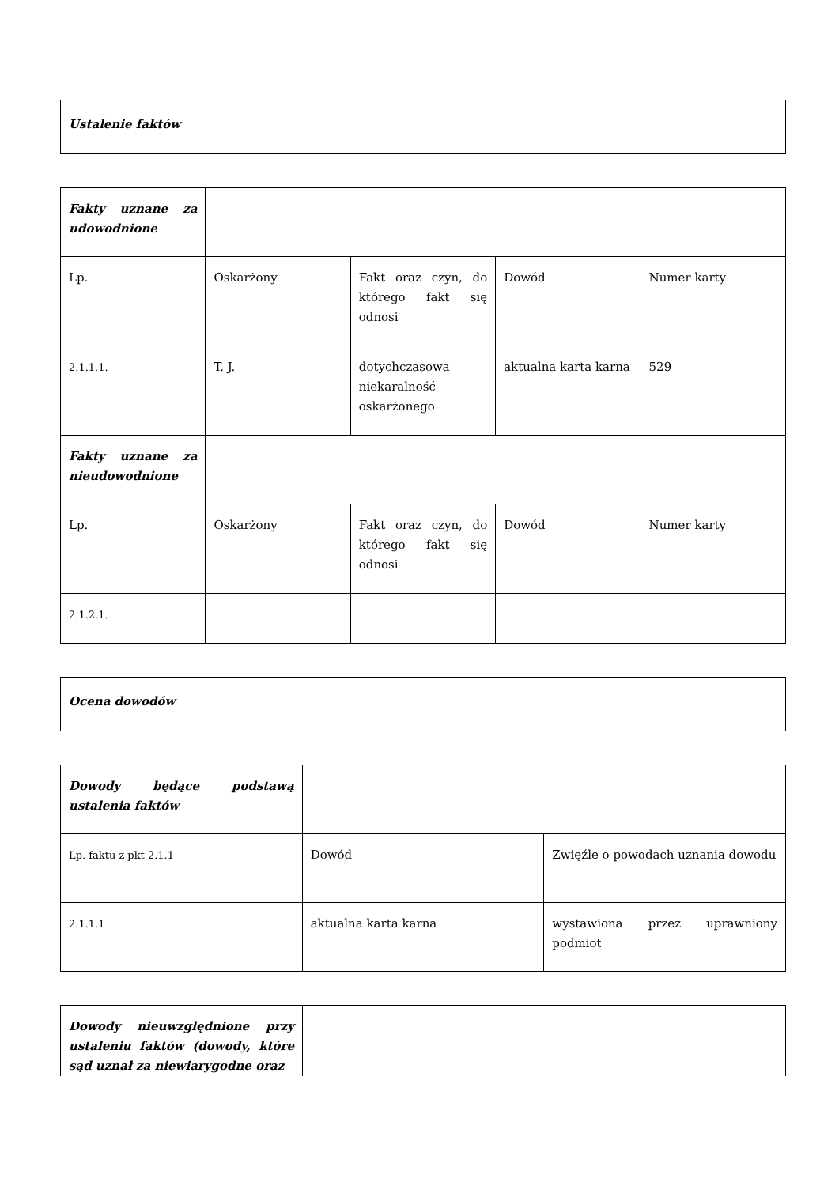| Ustalenie faktów |
| Fakty uznane za udowodnione | | | | |
| Lp. | Oskarżony | Fakt oraz czyn, do którego fakt się odnosi | Dowód | Numer karty |
| 2.1.1.1. | T. J. | dotychczasowa niekaralność oskarżonego | aktualna karta karna | 529 |
| Fakty uznane za nieudowodnione | | | | |
| Lp. | Oskarżony | Fakt oraz czyn, do którego fakt się odnosi | Dowód | Numer karty |
| 2.1.2.1. | | | | |
| Ocena dowodów |
| Dowody będące podstawą ustalenia faktów | | |
| Lp. faktu z pkt 2.1.1 | Dowód | Zwięźle o powodach uznania dowodu |
| 2.1.1.1 | aktualna karta karna | wystawiona przez uprawniony podmiot |
| Dowody nieuwzględnione przy ustaleniu faktów (dowody, które sąd uznał za niewiarygodne oraz | |